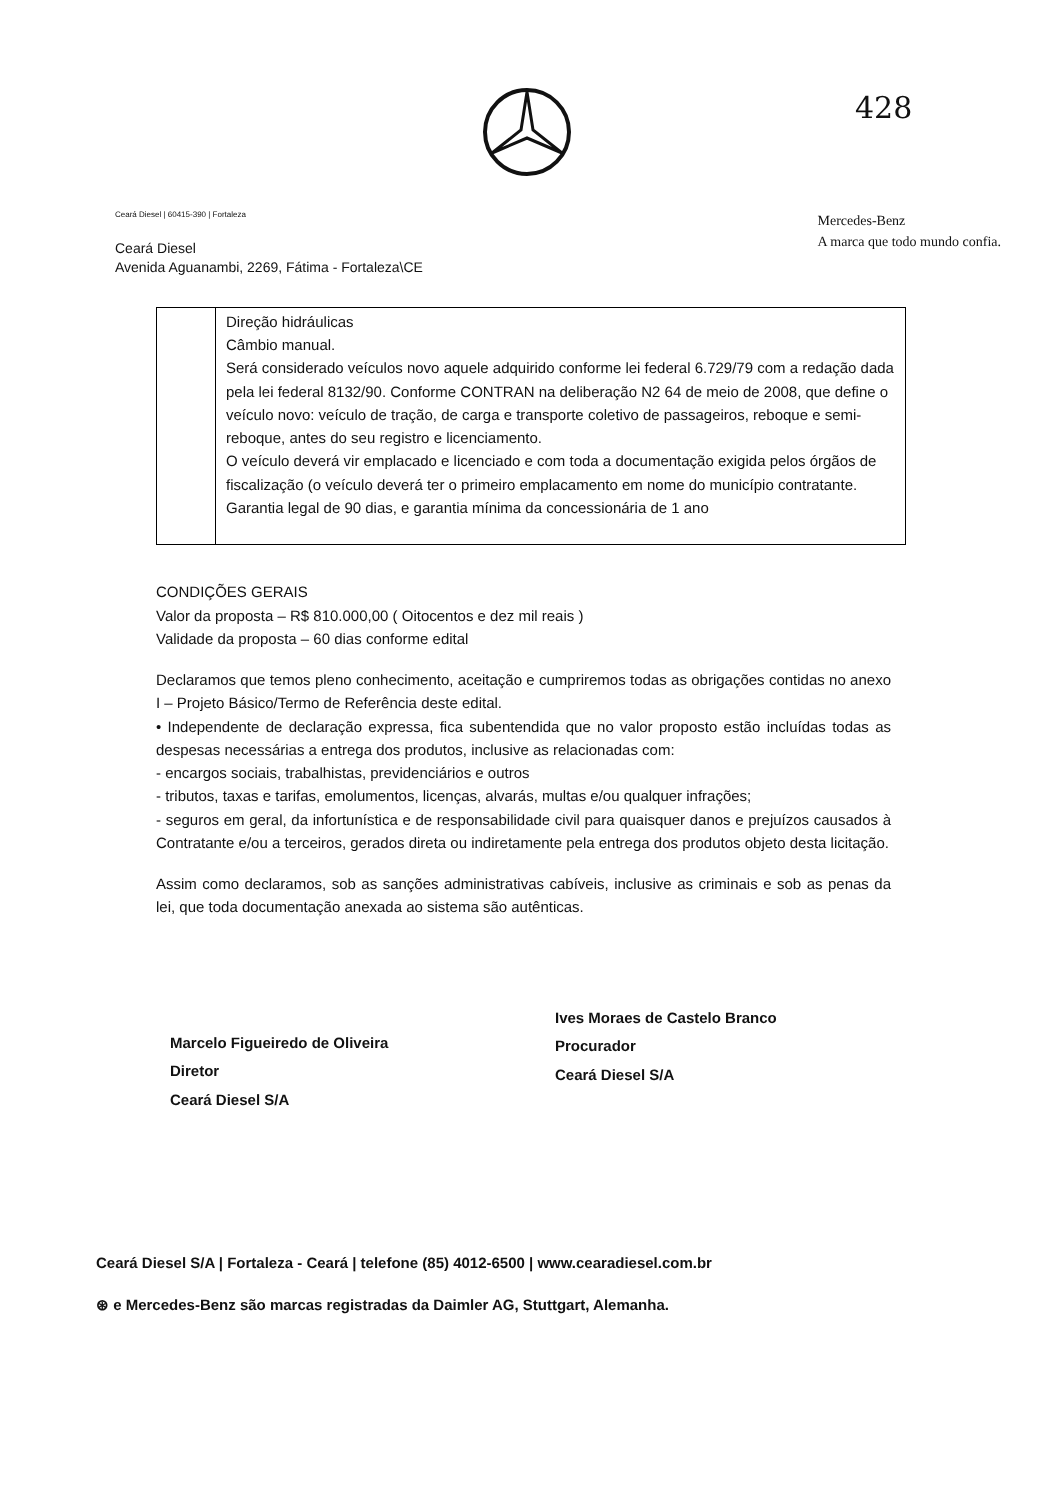428
Ceará Diesel | 60415-390 | Fortaleza
Ceará Diesel
Avenida Aguanambi, 2269, Fátima - Fortaleza\CE
Mercedes-Benz
A marca que todo mundo confia.
| | Direção hidráulicas Câmbio manual. Será considerado veículos novo aquele adquirido conforme lei federal 6.729/79 com a redação dada pela lei federal 8132/90. Conforme CONTRAN na deliberação N2 64 de meio de 2008, que define o veículo novo: veículo de tração, de carga e transporte coletivo de passageiros, reboque e semi-reboque, antes do seu registro e licenciamento. O veículo deverá vir emplacado e licenciado e com toda a documentação exigida pelos órgãos de fiscalização (o veículo deverá ter o primeiro emplacamento em nome do município contratante. Garantia legal de 90 dias, e garantia mínima da concessionária de 1 ano |
CONDIÇÕES GERAIS
Valor da proposta – R$ 810.000,00 ( Oitocentos e dez mil reais )
Validade da proposta – 60 dias conforme edital
Declaramos que temos pleno conhecimento, aceitação e cumpriremos todas as obrigações contidas no anexo I – Projeto Básico/Termo de Referência deste edital.
• Independente de declaração expressa, fica subentendida que no valor proposto estão incluídas todas as despesas necessárias a entrega dos produtos, inclusive as relacionadas com:
- encargos sociais, trabalhistas, previdenciários e outros
- tributos, taxas e tarifas, emolumentos, licenças, alvarás, multas e/ou qualquer infrações;
- seguros em geral, da infortunística e de responsabilidade civil para quaisquer danos e prejuízos causados à Contratante e/ou a terceiros, gerados direta ou indiretamente pela entrega dos produtos objeto desta licitação.
Assim como declaramos, sob as sanções administrativas cabíveis, inclusive as criminais e sob as penas da lei, que toda documentação anexada ao sistema são autênticas.
Marcelo Figueiredo de Oliveira
Diretor
Ceará Diesel S/A
Ives Moraes de Castelo Branco
Procurador
Ceará Diesel S/A
Ceará Diesel S/A | Fortaleza - Ceará | telefone (85) 4012-6500 | www.cearadiesel.com.br
⊛ e Mercedes-Benz são marcas registradas da Daimler AG, Stuttgart, Alemanha.